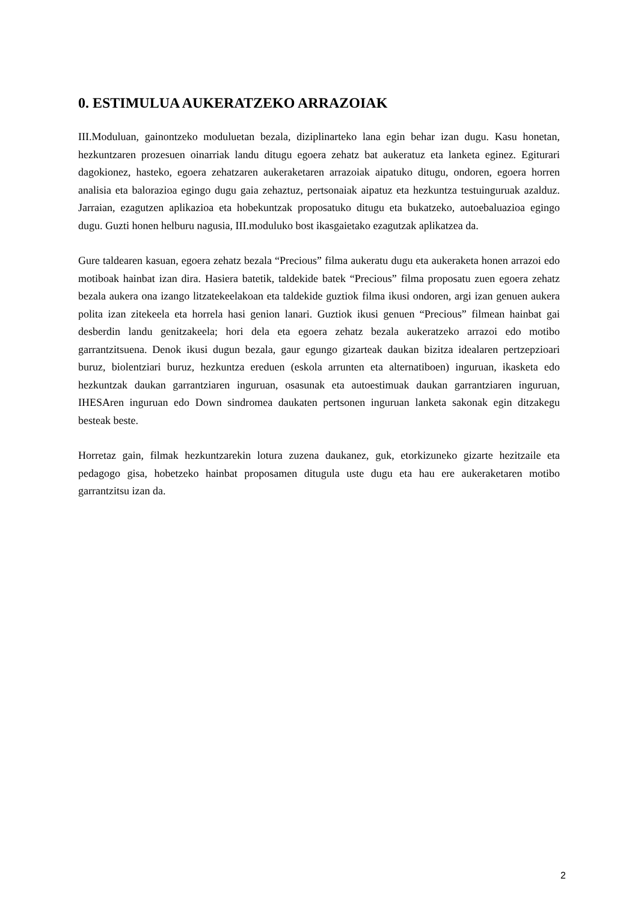0. ESTIMULUA AUKERATZEKO ARRAZOIAK
III.Moduluan, gainontzeko moduluetan bezala, diziplinarteko lana egin behar izan dugu. Kasu honetan, hezkuntzaren prozesuen oinarriak landu ditugu egoera zehatz bat aukeratuz eta lanketa eginez. Egiturari dagokionez, hasteko, egoera zehatzaren aukeraketaren arrazoiak aipatuko ditugu, ondoren, egoera horren analisia eta balorazioa egingo dugu gaia zehaztuz, pertsonaiak aipatuz eta hezkuntza testuinguruak azalduz. Jarraian, ezagutzen aplikazioa eta hobekuntzak proposatuko ditugu eta bukatzeko, autoebaluazioa egingo dugu. Guzti honen helburu nagusia, III.moduluko bost ikasgaietako ezagutzak aplikatzea da.
Gure taldearen kasuan, egoera zehatz bezala “Precious” filma aukeratu dugu eta aukeraketa honen arrazoi edo motiboak hainbat izan dira. Hasiera batetik, taldekide batek “Precious” filma proposatu zuen egoera zehatz bezala aukera ona izango litzatekeelakoan eta taldekide guztiok filma ikusi ondoren, argi izan genuen aukera polita izan zitekeela eta horrela hasi genion lanari. Guztiok ikusi genuen “Precious” filmean hainbat gai desberdin landu genitzakeela; hori dela eta egoera zehatz bezala aukeratzeko arrazoi edo motibo garrantzitsuena. Denok ikusi dugun bezala, gaur egungo gizarteak daukan bizitza idealaren pertzepzioari buruz, biolentziari buruz, hezkuntza ereduen (eskola arrunten eta alternatiboen) inguruan, ikasketa edo hezkuntzak daukan garrantziaren inguruan, osasunak eta autoestimuak daukan garrantziaren inguruan, IHESAren inguruan edo Down sindromea daukaten pertsonen inguruan lanketa sakonak egin ditzakegu besteak beste.
Horretaz gain, filmak hezkuntzarekin lotura zuzena daukanez, guk, etorkizuneko gizarte hezitzaile eta pedagogo gisa, hobetzeko hainbat proposamen ditugula uste dugu eta hau ere aukeraketaren motibo garrantzitsu izan da.
2